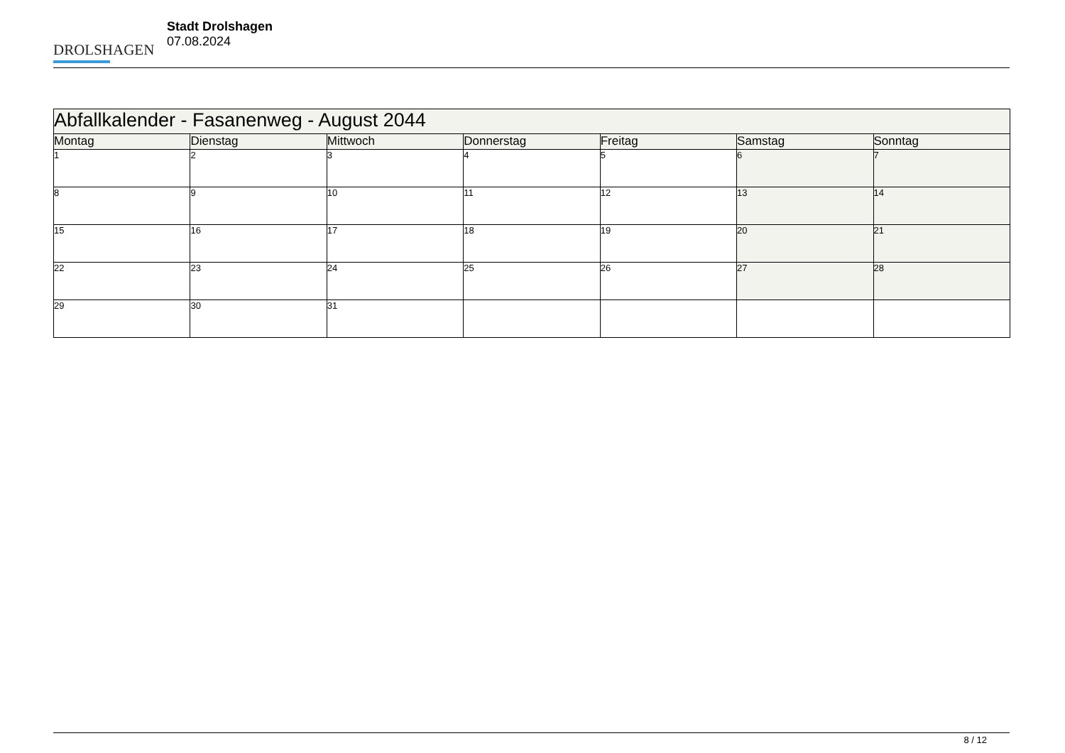DROLSHAGEN
Stadt Drolshagen
07.08.2024
| Abfallkalender - Fasanenweg - August 2044 | | | | | | |
| Montag | Dienstag | Mittwoch | Donnerstag | Freitag | Samstag | Sonntag |
| 1 | 2 | 3 | 4 | 5 | 6 | 7 |
| 8 | 9 | 10 | 11 | 12 | 13 | 14 |
| 15 | 16 | 17 | 18 | 19 | 20 | 21 |
| 22 | 23 | 24 | 25 | 26 | 27 | 28 |
| 29 | 30 | 31 | | | | |
8 / 12